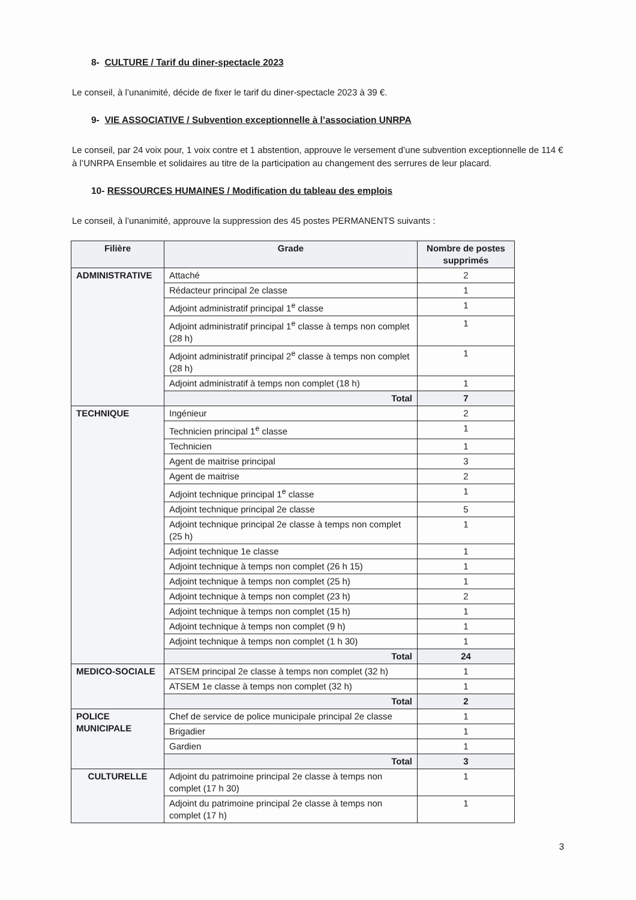8- CULTURE / Tarif du diner-spectacle 2023
Le conseil, à l’unanimité, décide de fixer le tarif du diner-spectacle 2023 à 39 €.
9- VIE ASSOCIATIVE / Subvention exceptionnelle à l’association UNRPA
Le conseil, par 24 voix pour, 1 voix contre et 1 abstention, approuve le versement d’une subvention exceptionnelle de 114 € à l’UNRPA Ensemble et solidaires au titre de la participation au changement des serrures de leur placard.
10- RESSOURCES HUMAINES / Modification du tableau des emplois
Le conseil, à l’unanimité, approuve la suppression des 45 postes PERMANENTS suivants :
| Filière | Grade | Nombre de postes supprimés |
| --- | --- | --- |
| ADMINISTRATIVE | Attaché | 2 |
| | Rédacteur principal 2e classe | 1 |
| | Adjoint administratif principal 1<sup>e</sup> classe | 1 |
| | Adjoint administratif principal 1<sup>e</sup> classe à temps non complet (28 h) | 1 |
| | Adjoint administratif principal 2<sup>e</sup> classe à temps non complet (28 h) | 1 |
| | Adjoint administratif à temps non complet (18 h) | 1 |
| | Total | 7 |
| TECHNIQUE | Ingénieur | 2 |
| | Technicien principal 1<sup>e</sup> classe | 1 |
| | Technicien | 1 |
| | Agent de maitrise principal | 3 |
| | Agent de maitrise | 2 |
| | Adjoint technique principal 1<sup>e</sup> classe | 1 |
| | Adjoint technique principal 2e classe | 5 |
| | Adjoint technique principal 2e classe à temps non complet (25 h) | 1 |
| | Adjoint technique 1e classe | 1 |
| | Adjoint technique à temps non complet (26 h 15) | 1 |
| | Adjoint technique à temps non complet (25 h) | 1 |
| | Adjoint technique à temps non complet (23 h) | 2 |
| | Adjoint technique à temps non complet (15 h) | 1 |
| | Adjoint technique à temps non complet (9 h) | 1 |
| | Adjoint technique à temps non complet (1 h 30) | 1 |
| | Total | 24 |
| MEDICO-SOCIALE | ATSEM principal 2e classe à temps non complet (32 h) | 1 |
| | ATSEM 1e classe à temps non complet (32 h) | 1 |
| | Total | 2 |
| POLICE MUNICIPALE | Chef de service de police municipale principal 2e classe | 1 |
| | Brigadier | 1 |
| | Gardien | 1 |
| | Total | 3 |
| CULTURELLE | Adjoint du patrimoine principal 2e classe à temps non complet (17 h 30) | 1 |
| | Adjoint du patrimoine principal 2e classe à temps non complet (17 h) | 1 |
3